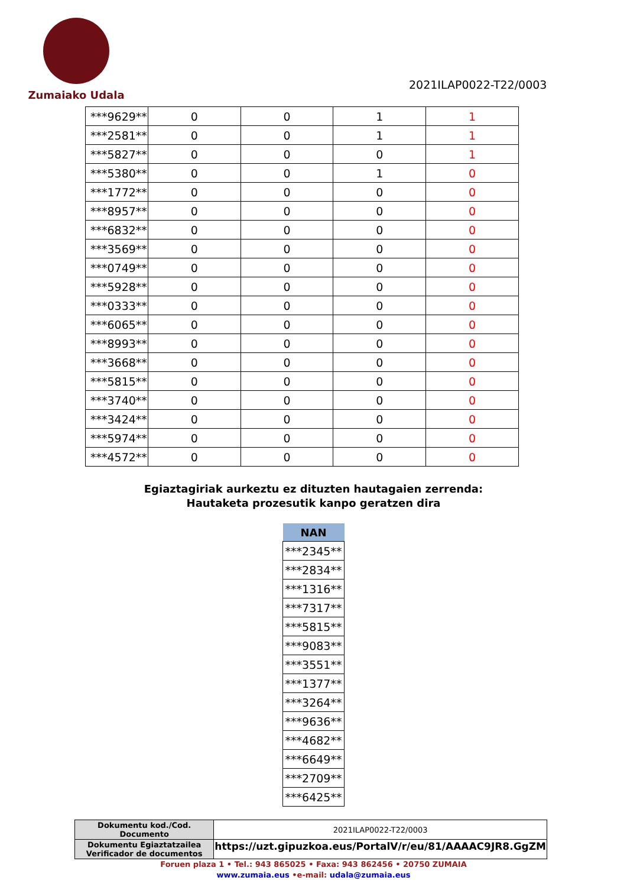Zumaiako Udala
2021ILAP0022-T22/0003
| ***9629** | 0 | 0 | 1 | 1 |
| ***2581** | 0 | 0 | 1 | 1 |
| ***5827** | 0 | 0 | 0 | 1 |
| ***5380** | 0 | 0 | 1 | 0 |
| ***1772** | 0 | 0 | 0 | 0 |
| ***8957** | 0 | 0 | 0 | 0 |
| ***6832** | 0 | 0 | 0 | 0 |
| ***3569** | 0 | 0 | 0 | 0 |
| ***0749** | 0 | 0 | 0 | 0 |
| ***5928** | 0 | 0 | 0 | 0 |
| ***0333** | 0 | 0 | 0 | 0 |
| ***6065** | 0 | 0 | 0 | 0 |
| ***8993** | 0 | 0 | 0 | 0 |
| ***3668** | 0 | 0 | 0 | 0 |
| ***5815** | 0 | 0 | 0 | 0 |
| ***3740** | 0 | 0 | 0 | 0 |
| ***3424** | 0 | 0 | 0 | 0 |
| ***5974** | 0 | 0 | 0 | 0 |
| ***4572** | 0 | 0 | 0 | 0 |
Egiaztagiriak aurkeztu ez dituzten hautagaien zerrenda:
Hautaketa prozesutik kanpo geratzen dira
| NAN |
| --- |
| ***2345** |
| ***2834** |
| ***1316** |
| ***7317** |
| ***5815** |
| ***9083** |
| ***3551** |
| ***1377** |
| ***3264** |
| ***9636** |
| ***4682** |
| ***6649** |
| ***2709** |
| ***6425** |
| Dokumentu kod./Cod. Documento | 2021ILAP0022-T22/0003 |
| Dokumentu Egiaztatzailea Verificador de documentos | https://uzt.gipuzkoa.eus/PortalV/r/eu/81/AAAAC9JR8.GgZM |
Foruen plaza 1 • Tel.: 943 865025 • Faxa: 943 862456 • 20750 ZUMAIA
www.zumaia.eus •e-mail: udala@zumaia.eus